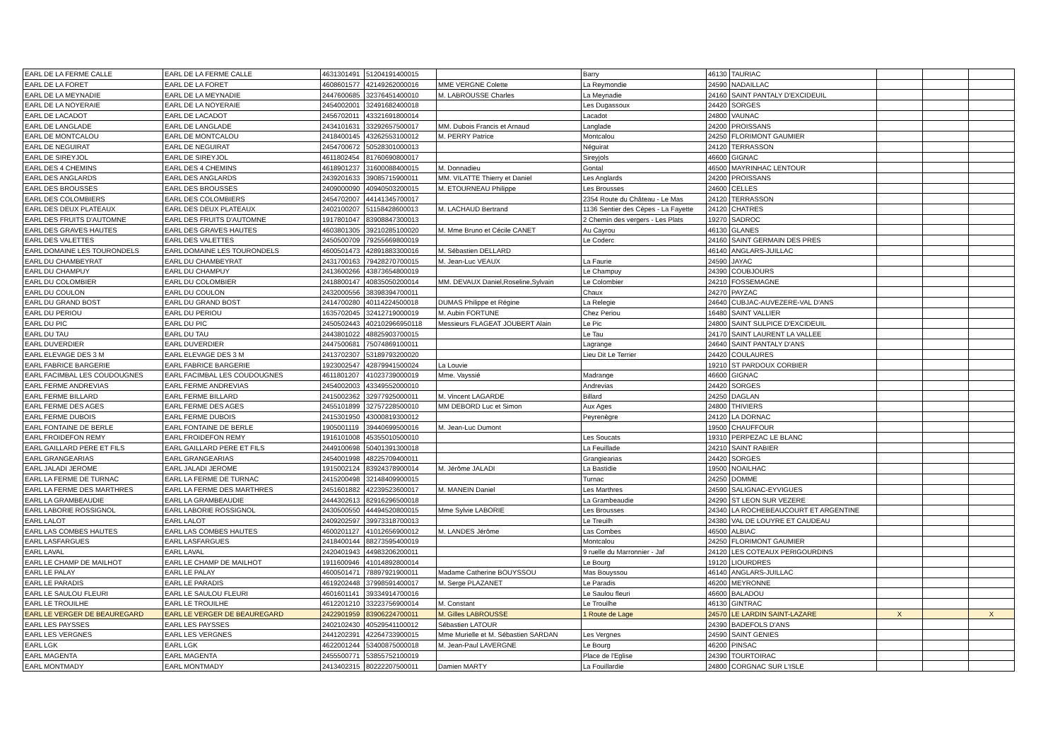| EARL DE LA FERME CALLE | EARL DE LA FERME CALLE | 4631301491 | 51204191400015 | | Barry | 46130 | TAURIAC | | | |
| EARL DE LA FORET | EARL DE LA FORET | 4608601577 | 42149262000016 | MME VERGNE Colette | La Reymondie | 24590 | NADAILLAC | | | |
| EARL DE LA MEYNADIE | EARL DE LA MEYNADIE | 2447600685 | 32376451400010 | M. LABROUSSE Charles | La Meynadie | 24160 | SAINT PANTALY D'EXCIDEUIL | | | |
| EARL DE LA NOYERAIE | EARL DE LA NOYERAIE | 2454002001 | 32491682400018 | | Les Dugassoux | 24420 | SORGES | | | |
| EARL DE LACADOT | EARL DE LACADOT | 2456702011 | 43321691800014 | | Lacadot | 24800 | VAUNAC | | | |
| EARL DE LANGLADE | EARL DE LANGLADE | 2434101631 | 33292657500017 | MM. Dubois Francis et Arnaud | Langlade | 24200 | PROISSANS | | | |
| EARL DE MONTCALOU | EARL DE MONTCALOU | 2418400145 | 43262553100012 | M. PERRY Patrice | Montcalou | 24250 | FLORIMONT GAUMIER | | | |
| EARL DE NEGUIRAT | EARL DE NEGUIRAT | 2454700672 | 50528301000013 | | Néguirat | 24120 | TERRASSON | | | |
| EARL DE SIREYJOL | EARL DE SIREYJOL | 4611802454 | 81760690800017 | | Sireyjols | 46600 | GIGNAC | | | |
| EARL DES 4 CHEMINS | EARL DES 4 CHEMINS | 4618901237 | 31600088400015 | M. Donnadieu | Gontal | 46500 | MAYRINHAC LENTOUR | | | |
| EARL DES ANGLARDS | EARL DES ANGLARDS | 2439201633 | 39085715900011 | MM. VILATTE Thierry et Daniel | Les Anglards | 24200 | PROISSANS | | | |
| EARL DES BROUSSES | EARL DES BROUSSES | 2409000090 | 40940503200015 | M. ETOURNEAU Philippe | Les Brousses | 24600 | CELLES | | | |
| EARL DES COLOMBIERS | EARL DES COLOMBIERS | 2454702007 | 44141345700017 | | 2354 Route du Château - Le Mas | 24120 | TERRASSON | | | |
| EARL DES DEUX PLATEAUX | EARL DES DEUX PLATEAUX | 2402100207 | 51158428600013 | M. LACHAUD Bertrand | 1136 Sentier des Cèpes - La Fayette | 24120 | CHATRES | | | |
| EARL DES FRUITS D'AUTOMNE | EARL DES FRUITS D'AUTOMNE | 1917801047 | 83908847300013 | | 2 Chemin des vergers - Les Plats | 19270 | SADROC | | | |
| EARL DES GRAVES HAUTES | EARL DES GRAVES HAUTES | 4603801305 | 39210285100020 | M. Mme Bruno et Cécile CANET | Au Cayrou | 46130 | GLANES | | | |
| EARL DES VALETTES | EARL DES VALETTES | 2450500709 | 79255669800019 | | Le Coderc | 24160 | SAINT GERMAIN DES PRES | | | |
| EARL DOMAINE LES TOURONDELS | EARL DOMAINE LES TOURONDELS | 4600501473 | 42891883300016 | M. Sébastien DELLARD | | 46140 | ANGLARS-JUILLAC | | | |
| EARL DU CHAMBEYRAT | EARL DU CHAMBEYRAT | 2431700163 | 79428270700015 | M. Jean-Luc VEAUX | La Faurie | 24590 | JAYAC | | | |
| EARL DU CHAMPUY | EARL DU CHAMPUY | 2413600266 | 43873654800019 | | Le Champuy | 24390 | COUBJOURS | | | |
| EARL DU COLOMBIER | EARL DU COLOMBIER | 2418800147 | 40835050200014 | MM. DEVAUX Daniel,Roseline,Sylvain | Le Colombier | 24210 | FOSSEMAGNE | | | |
| EARL DU COULON | EARL DU COULON | 2432000556 | 38398394700011 | | Chaux | 24270 | PAYZAC | | | |
| EARL DU GRAND BOST | EARL DU GRAND BOST | 2414700280 | 40114224500018 | DUMAS Philippe et Régine | La Relegie | 24640 | CUBJAC-AUVEZERE-VAL D'ANS | | | |
| EARL DU PERIOU | EARL DU PERIOU | 1635702045 | 32412719000019 | M. Aubin FORTUNE | Chez Periou | 16480 | SAINT VALLIER | | | |
| EARL DU PIC | EARL DU PIC | 2450502443 | 402102966950118 | Messieurs FLAGEAT JOUBERT Alain | Le Pic | 24800 | SAINT SULPICE D'EXCIDEUIL | | | |
| EARL DU TAU | EARL DU TAU | 2443801022 | 48825903700015 | | Le Tau | 24170 | SAINT LAURENT LA VALLEE | | | |
| EARL DUVERDIER | EARL DUVERDIER | 2447500681 | 75074869100011 | | Lagrange | 24640 | SAINT PANTALY D'ANS | | | |
| EARL ELEVAGE DES 3 M | EARL ELEVAGE DES 3 M | 2413702307 | 53189793200020 | | Lieu Dit Le Terrier | 24420 | COULAURES | | | |
| EARL FABRICE BARGERIE | EARL FABRICE BARGERIE | 1923002547 | 42879941500024 | La Louvie | | 19210 | ST PARDOUX CORBIER | | | |
| EARL FACIMBAL LES COUDOUGNES | EARL FACIMBAL LES COUDOUGNES | 4611801207 | 41023739000019 | Mme. Vayssié | Madrange | 46600 | GIGNAC | | | |
| EARL FERME ANDREVIAS | EARL FERME ANDREVIAS | 2454002003 | 43349552000010 | | Andrevias | 24420 | SORGES | | | |
| EARL FERME BILLARD | EARL FERME BILLARD | 2415002362 | 32977925000011 | M. Vincent LAGARDE | Billard | 24250 | DAGLAN | | | |
| EARL FERME DES AGES | EARL FERME DES AGES | 2455101899 | 32757228500010 | MM DEBORD Luc et Simon | Aux Ages | 24800 | THIVIERS | | | |
| EARL FERME DUBOIS | EARL FERME DUBOIS | 2415301950 | 43000819300012 | | Peyrenègre | 24120 | LA DORNAC | | | |
| EARL FONTAINE DE BERLE | EARL FONTAINE DE BERLE | 1905001119 | 39440699500016 | M. Jean-Luc Dumont | | 19500 | CHAUFFOUR | | | |
| EARL FROIDEFON REMY | EARL FROIDEFON REMY | 1916101008 | 45355010500010 | | Les Soucats | 19310 | PERPEZAC LE BLANC | | | |
| EARL GAILLARD PERE ET FILS | EARL GAILLARD PERE ET FILS | 2449100698 | 50401391300018 | | La Feuillade | 24210 | SAINT RABIER | | | |
| EARL GRANGEARIAS | EARL GRANGEARIAS | 2454001998 | 48225709400011 | | Grangiearias | 24420 | SORGES | | | |
| EARL JALADI JEROME | EARL JALADI JEROME | 1915002124 | 83924378900014 | M. Jérôme JALADI | La Bastidie | 19500 | NOAILHAC | | | |
| EARL LA FERME DE TURNAC | EARL LA FERME DE TURNAC | 2415200498 | 32148409900015 | | Turnac | 24250 | DOMME | | | |
| EARL LA FERME DES MARTHRES | EARL LA FERME DES MARTHRES | 2451601882 | 42239523600017 | M. MANEIN Daniel | Les Marthres | 24590 | SALIGNAC-EYVIGUES | | | |
| EARL LA GRAMBEAUDIE | EARL LA GRAMBEAUDIE | 2444302613 | 82916296500018 | | La Grambeaudie | 24290 | ST LEON SUR VEZERE | | | |
| EARL LABORIE ROSSIGNOL | EARL LABORIE ROSSIGNOL | 2430500550 | 44494520800015 | Mme Sylvie LABORIE | Les Brousses | 24340 | LA ROCHEBEAUCOURT ET ARGENTINE | | | |
| EARL LALOT | EARL LALOT | 2409202597 | 39973318700013 | | Le Treuilh | 24380 | VAL DE LOUYRE ET CAUDEAU | | | |
| EARL LAS COMBES HAUTES | EARL LAS COMBES HAUTES | 4600201127 | 41012656900012 | M. LANDES Jérôme | Las Combes | 46500 | ALBIAC | | | |
| EARL LASFARGUES | EARL LASFARGUES | 2418400144 | 88273595400019 | | Montcalou | 24250 | FLORIMONT GAUMIER | | | |
| EARL LAVAL | EARL LAVAL | 2420401943 | 44983206200011 | | 9 ruelle du Marronnier - Jaf | 24120 | LES COTEAUX PERIGOURDINS | | | |
| EARL LE CHAMP DE MAILHOT | EARL LE CHAMP DE MAILHOT | 1911600946 | 41014892800014 | | Le Bourg | 19120 | LIOURDRES | | | |
| EARL LE PALAY | EARL LE PALAY | 4600501471 | 78897921900011 | Madame Catherine BOUYSSOU | Mas Bouyssou | 46140 | ANGLARS-JUILLAC | | | |
| EARL LE PARADIS | EARL LE PARADIS | 4619202448 | 37998591400017 | M. Serge PLAZANET | Le Paradis | 46200 | MEYRONNE | | | |
| EARL LE SAULOU FLEURI | EARL LE SAULOU FLEURI | 4601601141 | 39334914700016 | | Le Saulou fleuri | 46600 | BALADOU | | | |
| EARL LE TROUILHE | EARL LE TROUILHE | 4612201210 | 33223756900014 | M. Constant | Le Trouilhe | 46130 | GINTRAC | | | |
| EARL LE VERGER DE BEAUREGARD | EARL LE VERGER DE BEAUREGARD | 2422901959 | 83906224700011 | M. Gilles LABROUSSE | 1 Route de Lage | 24570 | LE LARDIN SAINT-LAZARE | X | | X |
| EARL LES PAYSSES | EARL LES PAYSSES | 2402102430 | 40529541100012 | Sébastien LATOUR | | 24390 | BADEFOLS D'ANS | | | |
| EARL LES VERGNES | EARL LES VERGNES | 2441202391 | 42264733900015 | Mme Murielle et M. Sébastien SARDAN | Les Vergnes | 24590 | SAINT GENIES | | | |
| EARL LGK | EARL LGK | 4622001244 | 53400875000018 | M. Jean-Paul LAVERGNE | Le Bourg | 46200 | PINSAC | | | |
| EARL MAGENTA | EARL MAGENTA | 2455500771 | 53855752100019 | | Place de l'Eglise | 24390 | TOURTOIRAC | | | |
| EARL MONTMADY | EARL MONTMADY | 2413402315 | 80222207500011 | Damien MARTY | La Fouillardie | 24800 | CORGNAC SUR L'ISLE | | | |